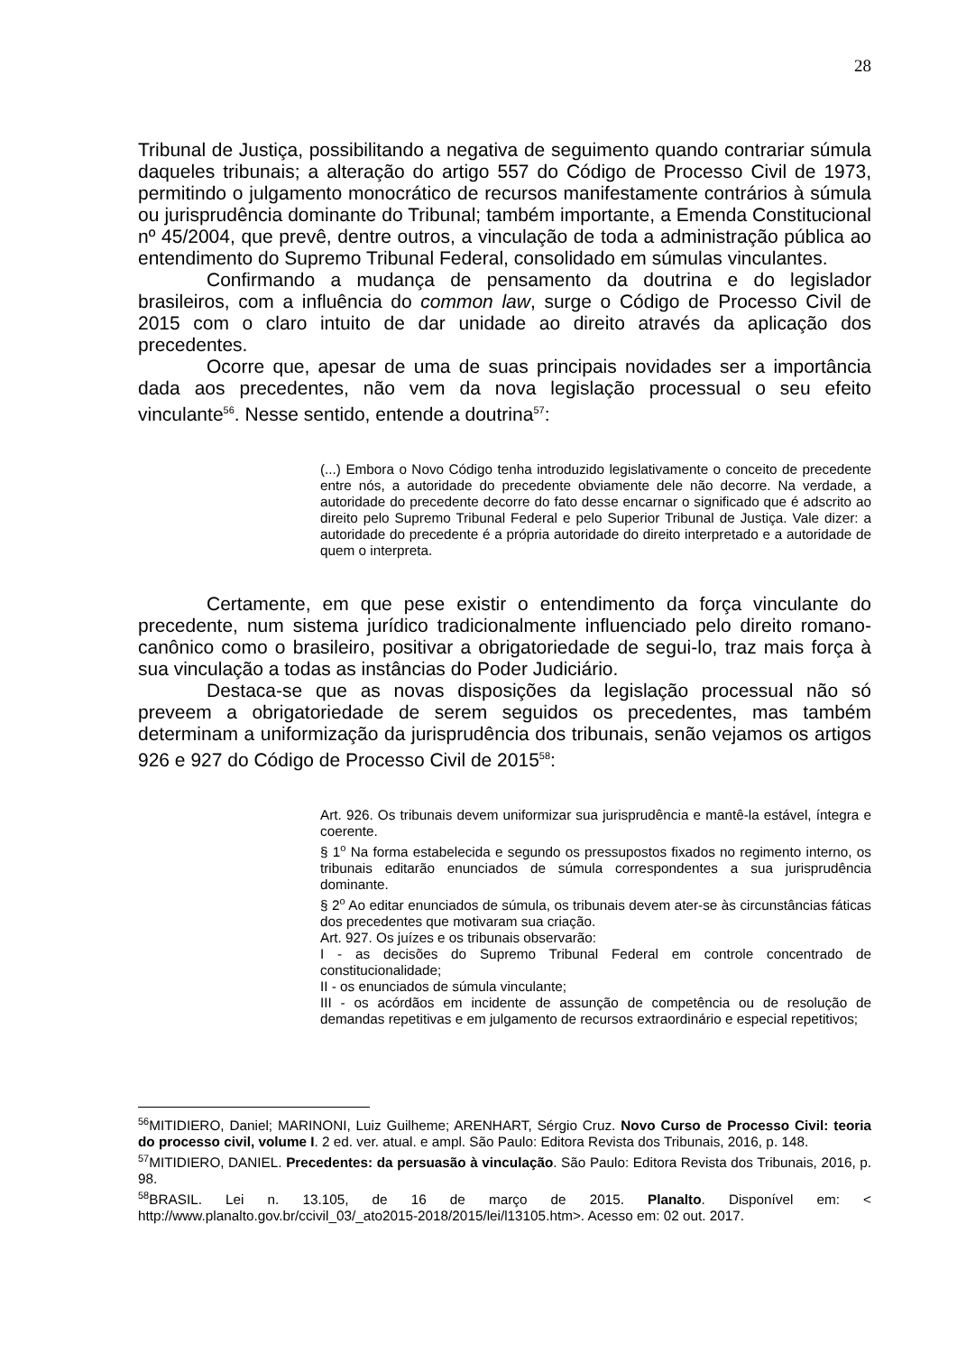28
Tribunal de Justiça, possibilitando a negativa de seguimento quando contrariar súmula daqueles tribunais; a alteração do artigo 557 do Código de Processo Civil de 1973, permitindo o julgamento monocrático de recursos manifestamente contrários à súmula ou jurisprudência dominante do Tribunal; também importante, a Emenda Constitucional nº 45/2004, que prevê, dentre outros, a vinculação de toda a administração pública ao entendimento do Supremo Tribunal Federal, consolidado em súmulas vinculantes.
Confirmando a mudança de pensamento da doutrina e do legislador brasileiros, com a influência do common law, surge o Código de Processo Civil de 2015 com o claro intuito de dar unidade ao direito através da aplicação dos precedentes.
Ocorre que, apesar de uma de suas principais novidades ser a importância dada aos precedentes, não vem da nova legislação processual o seu efeito vinculante<sup>56</sup>. Nesse sentido, entende a doutrina<sup>57</sup>:
(...) Embora o Novo Código tenha introduzido legislativamente o conceito de precedente entre nós, a autoridade do precedente obviamente dele não decorre. Na verdade, a autoridade do precedente decorre do fato desse encarnar o significado que é adscrito ao direito pelo Supremo Tribunal Federal e pelo Superior Tribunal de Justiça. Vale dizer: a autoridade do precedente é a própria autoridade do direito interpretado e a autoridade de quem o interpreta.
Certamente, em que pese existir o entendimento da força vinculante do precedente, num sistema jurídico tradicionalmente influenciado pelo direito romano-canônico como o brasileiro, positivar a obrigatoriedade de segui-lo, traz mais força à sua vinculação a todas as instâncias do Poder Judiciário.
Destaca-se que as novas disposições da legislação processual não só preveem a obrigatoriedade de serem seguidos os precedentes, mas também determinam a uniformização da jurisprudência dos tribunais, senão vejamos os artigos 926 e 927 do Código de Processo Civil de 2015<sup>58</sup>:
Art. 926. Os tribunais devem uniformizar sua jurisprudência e mantê-la estável, íntegra e coerente.
§ 1<sup>o</sup> Na forma estabelecida e segundo os pressupostos fixados no regimento interno, os tribunais editarão enunciados de súmula correspondentes a sua jurisprudência dominante.
§ 2<sup>o</sup> Ao editar enunciados de súmula, os tribunais devem ater-se às circunstâncias fáticas dos precedentes que motivaram sua criação.
Art. 927. Os juízes e os tribunais observarão:
I - as decisões do Supremo Tribunal Federal em controle concentrado de constitucionalidade;
II - os enunciados de súmula vinculante;
III - os acórdãos em incidente de assunção de competência ou de resolução de demandas repetitivas e em julgamento de recursos extraordinário e especial repetitivos;
<sup>56</sup> MITIDIERO, Daniel; MARINONI, Luiz Guilheme; ARENHART, Sérgio Cruz. Novo Curso de Processo Civil: teoria do processo civil, volume I. 2 ed. ver. atual. e ampl. São Paulo: Editora Revista dos Tribunais, 2016, p. 148.
<sup>57</sup> MITIDIERO, DANIEL. Precedentes: da persuasão à vinculação. São Paulo: Editora Revista dos Tribunais, 2016, p. 98.
<sup>58</sup>BRASIL. Lei n. 13.105, de 16 de março de 2015. Planalto. Disponível em: < http://www.planalto.gov.br/ccivil_03/_ato2015-2018/2015/lei/l13105.htm>. Acesso em: 02 out. 2017.